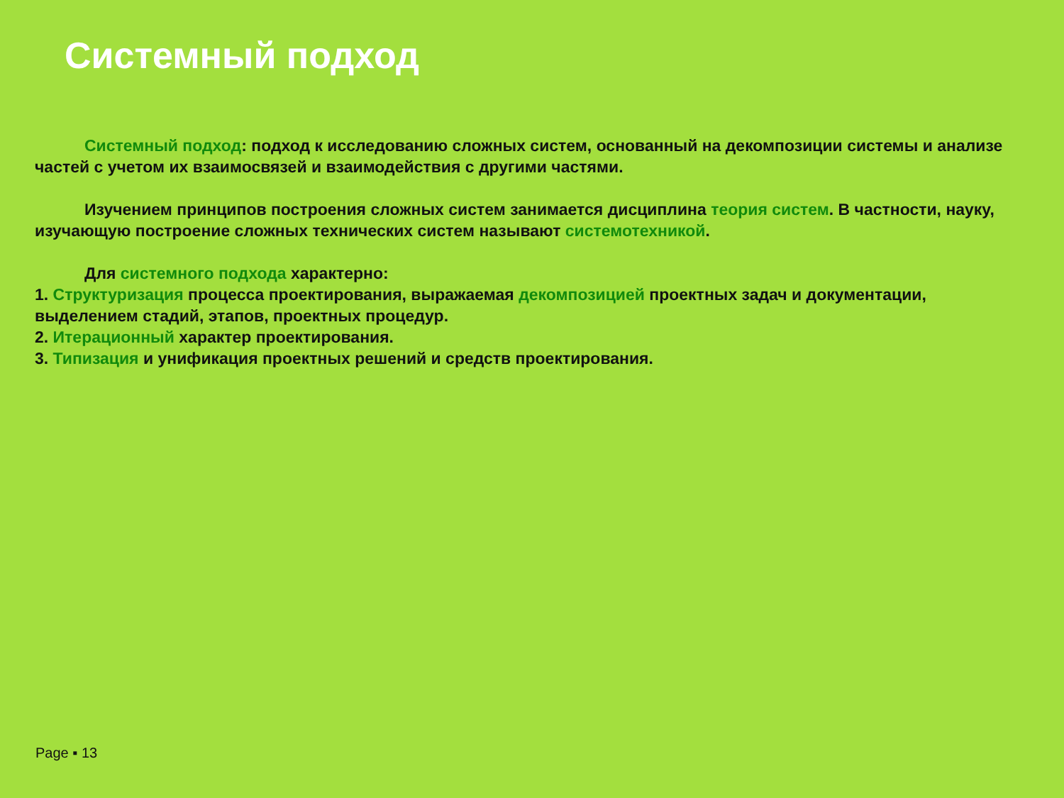Системный подход
Системный подход: подход к исследованию сложных систем, основанный на декомпозиции системы и анализе частей с учетом их взаимосвязей и взаимодействия с другими частями.
Изучением принципов построения сложных систем занимается дисциплина теория систем. В частности, науку, изучающую построение сложных технических систем называют системотехникой.
Для системного подхода характерно:
1. Структуризация процесса проектирования, выражаемая декомпозицией проектных задач и документации, выделением стадий, этапов, проектных процедур.
2. Итерационный характер проектирования.
3. Типизация и унификация проектных решений и средств проектирования.
Page ▪ 13